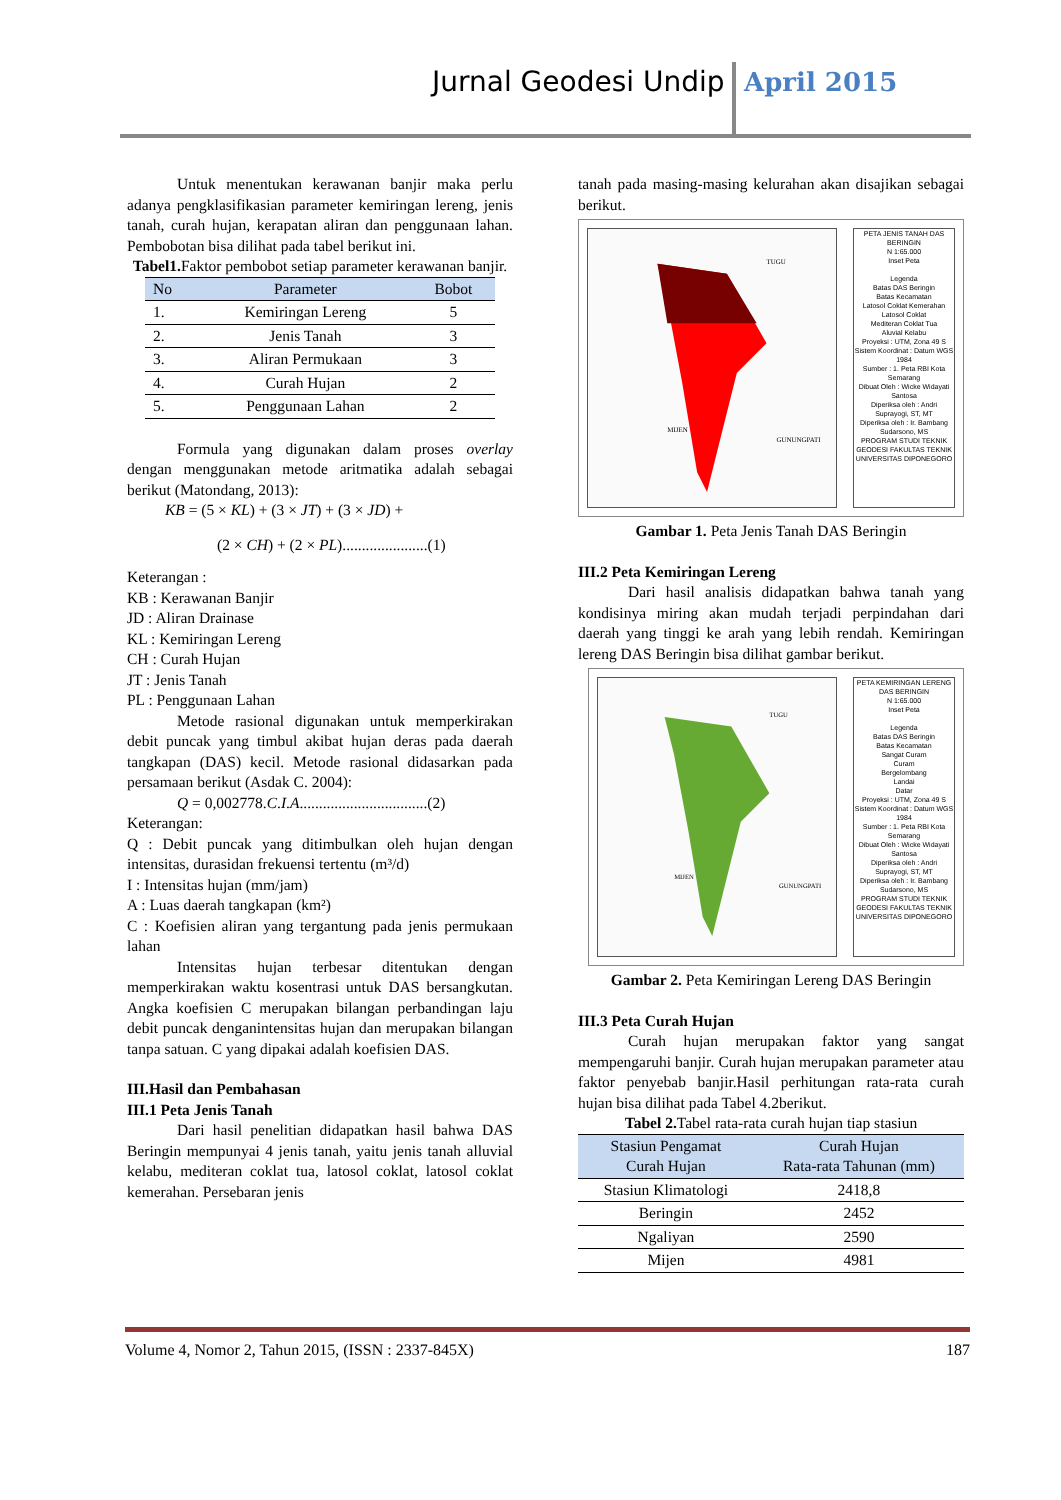Jurnal Geodesi Undip April 2015
Untuk menentukan kerawanan banjir maka perlu adanya pengklasifikasian parameter kemiringan lereng, jenis tanah, curah hujan, kerapatan aliran dan penggunaan lahan. Pembobotan bisa dilihat pada tabel berikut ini.
Tabel1. Faktor pembobot setiap parameter kerawanan banjir.
| No | Parameter | Bobot |
| --- | --- | --- |
| 1. | Kemiringan Lereng | 5 |
| 2. | Jenis Tanah | 3 |
| 3. | Aliran Permukaan | 3 |
| 4. | Curah Hujan | 2 |
| 5. | Penggunaan Lahan | 2 |
Formula yang digunakan dalam proses overlay dengan menggunakan metode aritmatika adalah sebagai berikut (Matondang, 2013):
KB = (5 × KL) + (3 × JT) + (3 × JD) +
(2 × CH) + (2 × PL)......................(1)
Keterangan :
KB : Kerawanan Banjir
JD : Aliran Drainase
KL : Kemiringan Lereng
CH : Curah Hujan
JT : Jenis Tanah
PL : Penggunaan Lahan
Metode rasional digunakan untuk memperkirakan debit puncak yang timbul akibat hujan deras pada daerah tangkapan (DAS) kecil. Metode rasional didasarkan pada persamaan berikut (Asdak C. 2004):
Q = 0,002778.C.I.A.................................(2)
Keterangan:
Q : Debit puncak yang ditimbulkan oleh hujan dengan intensitas, durasidan frekuensi tertentu (m³/d)
I : Intensitas hujan (mm/jam)
A : Luas daerah tangkapan (km²)
C : Koefisien aliran yang tergantung pada jenis permukaan lahan
Intensitas hujan terbesar ditentukan dengan memperkirakan waktu kosentrasi untuk DAS bersangkutan. Angka koefisien C merupakan bilangan perbandingan laju debit puncak denganintensitas hujan dan merupakan bilangan tanpa satuan. C yang dipakai adalah koefisien DAS.
III.Hasil dan Pembahasan
III.1 Peta Jenis Tanah
Dari hasil penelitian didapatkan hasil bahwa DAS Beringin mempunyai 4 jenis tanah, yaitu jenis tanah alluvial kelabu, mediteran coklat tua, latosol coklat, latosol coklat kemerahan. Persebaran jenis
tanah pada masing-masing kelurahan akan disajikan sebagai berikut.
TUGU
MIJEN
GUNUNGPATI
PETA JENIS TANAH DAS BERINGIN
N 1:65.000
Inset Peta
Legenda
Batas DAS Beringin
Batas Kecamatan
Latosol Coklat Kemerahan
Latosol Coklat
Mediteran Coklat Tua
Aluvial Kelabu
Proyeksi : UTM, Zona 49 S
Sistem Koordinat : Datum WGS 1984
Sumber : 1. Peta RBI Kota Semarang
Dibuat Oleh : Wicke Widayati Santosa
Diperiksa oleh : Andri Suprayogi, ST, MT
Diperiksa oleh : Ir. Bambang Sudarsono, MS
PROGRAM STUDI TEKNIK GEODESI FAKULTAS TEKNIK UNIVERSITAS DIPONEGORO
Gambar 1. Peta Jenis Tanah DAS Beringin
III.2 Peta Kemiringan Lereng
Dari hasil analisis didapatkan bahwa tanah yang kondisinya miring akan mudah terjadi perpindahan dari daerah yang tinggi ke arah yang lebih rendah. Kemiringan lereng DAS Beringin bisa dilihat gambar berikut.
TUGU
MIJEN
GUNUNGPATI
PETA KEMIRINGAN LERENG DAS BERINGIN
N 1:65.000
Inset Peta
Legenda
Batas DAS Beringin
Batas Kecamatan
Sangat Curam
Curam
Bergelombang
Landai
Datar
Proyeksi : UTM, Zona 49 S
Sistem Koordinat : Datum WGS 1984
Sumber : 1. Peta RBI Kota Semarang
Dibuat Oleh : Wicke Widayati Santosa
Diperiksa oleh : Andri Suprayogi, ST, MT
Diperiksa oleh : Ir. Bambang Sudarsono, MS
PROGRAM STUDI TEKNIK GEODESI FAKULTAS TEKNIK UNIVERSITAS DIPONEGORO
Gambar 2. Peta Kemiringan Lereng DAS Beringin
III.3 Peta Curah Hujan
Curah hujan merupakan faktor yang sangat mempengaruhi banjir. Curah hujan merupakan parameter atau faktor penyebab banjir.Hasil perhitungan rata-rata curah hujan bisa dilihat pada Tabel 4.2berikut.
Tabel 2. Tabel rata-rata curah hujan tiap stasiun
| Stasiun Pengamat Curah Hujan | Curah Hujan Rata-rata Tahunan (mm) |
| --- | --- |
| Stasiun Klimatologi | 2418,8 |
| Beringin | 2452 |
| Ngaliyan | 2590 |
| Mijen | 4981 |
Volume 4, Nomor 2, Tahun 2015, (ISSN : 2337-845X) 187